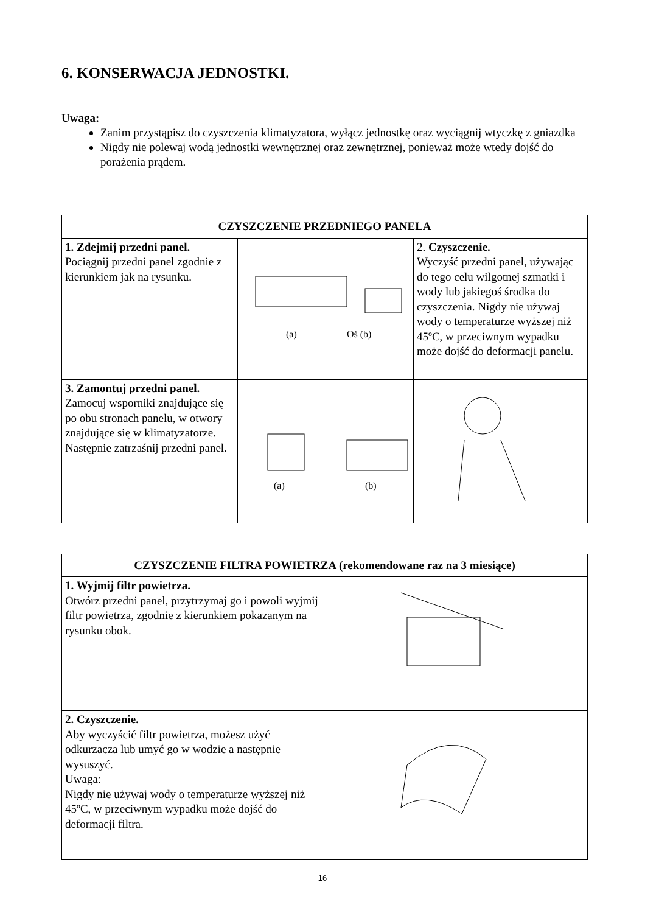6. KONSERWACJA JEDNOSTKI.
Uwaga:
Zanim przystąpisz do czyszczenia klimatyzatora, wyłącz jednostkę oraz wyciągnij wtyczkę z gniazdka
Nigdy nie polewaj wodą jednostki wewnętrznej oraz zewnętrznej, ponieważ może wtedy dojść do porażenia prądem.
| CZYSZCZENIE PRZEDNIEGO PANELA | | |
| --- | --- | --- |
| 1. Zdejmij przedni panel. Pociągnij przedni panel zgodnie z kierunkiem jak na rysunku. | (a) Oś (b) | 2. Czyszczenie. Wyczyść przedni panel, używając do tego celu wilgotnej szmatki i wody lub jakiegoś środka do czyszczenia. Nigdy nie używaj wody o temperaturze wyższej niż 45ºC, w przeciwnym wypadku może dojść do deformacji panelu. |
| 3. Zamontuj przedni panel. Zamocuj wsporniki znajdujące się po obu stronach panelu, w otwory znajdujące się w klimatyzatorze. Następnie zatrzaśnij przedni panel. | (a) (b) | |
| CZYSZCZENIE FILTRA POWIETRZA (rekomendowane raz na 3 miesiące) | |
| --- | --- |
| 1. Wyjmij filtr powietrza. Otwórz przedni panel, przytrzymaj go i powoli wyjmij filtr powietrza, zgodnie z kierunkiem pokazanym na rysunku obok. | |
| 2. Czyszczenie. Aby wyczyścić filtr powietrza, możesz użyć odkurzacza lub umyć go w wodzie a następnie wysuszyć. Uwaga: Nigdy nie używaj wody o temperaturze wyższej niż 45ºC, w przeciwnym wypadku może dojść do deformacji filtra. | |
16